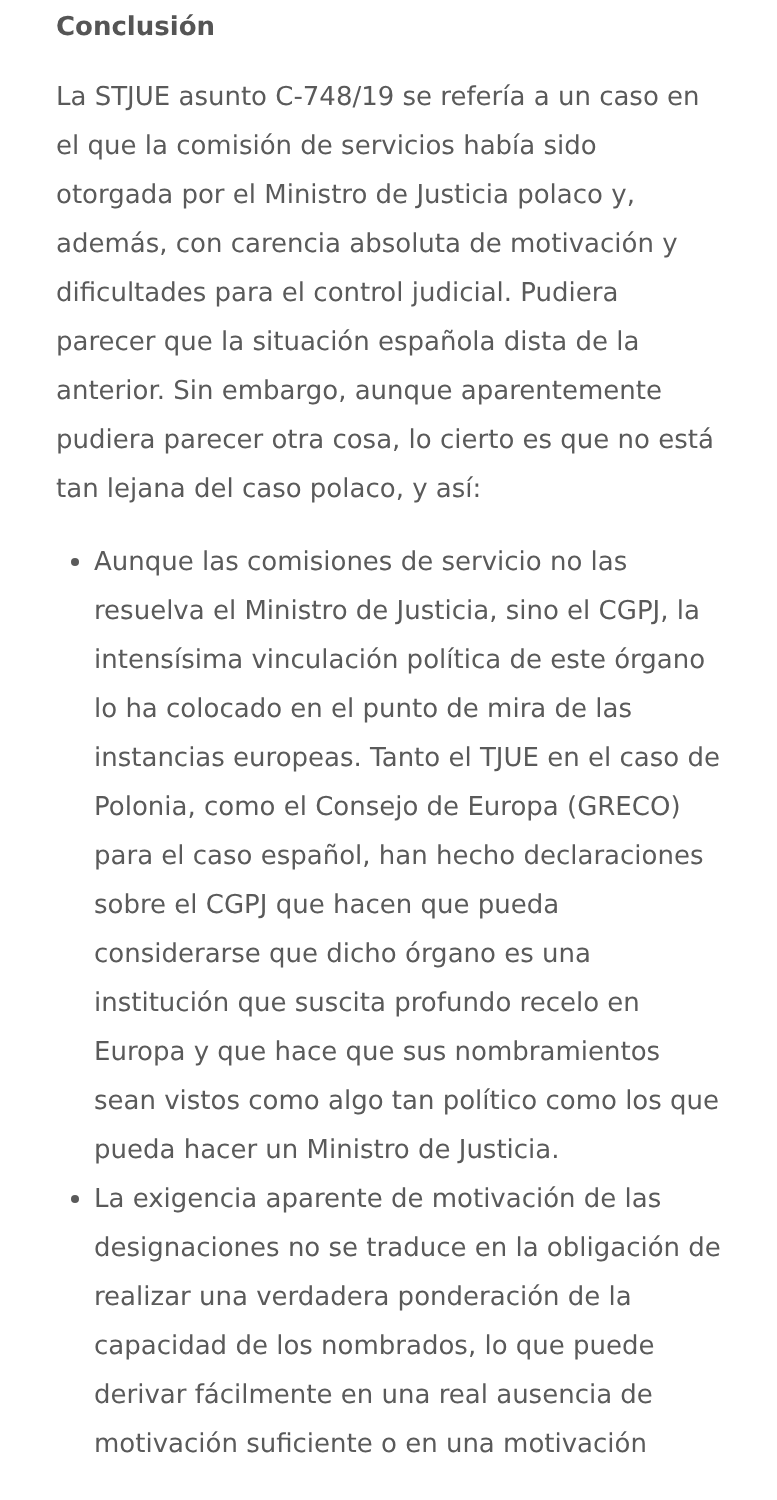Conclusión
La STJUE asunto C-748/19 se refería a un caso en el que la comisión de servicios había sido otorgada por el Ministro de Justicia polaco y, además, con carencia absoluta de motivación y dificultades para el control judicial. Pudiera parecer que la situación española dista de la anterior. Sin embargo, aunque aparentemente pudiera parecer otra cosa, lo cierto es que no está tan lejana del caso polaco, y así:
Aunque las comisiones de servicio no las resuelva el Ministro de Justicia, sino el CGPJ, la intensísima vinculación política de este órgano lo ha colocado en el punto de mira de las instancias europeas. Tanto el TJUE en el caso de Polonia, como el Consejo de Europa (GRECO) para el caso español, han hecho declaraciones sobre el CGPJ que hacen que pueda considerarse que dicho órgano es una institución que suscita profundo recelo en Europa y que hace que sus nombramientos sean vistos como algo tan político como los que pueda hacer un Ministro de Justicia.
La exigencia aparente de motivación de las designaciones no se traduce en la obligación de realizar una verdadera ponderación de la capacidad de los nombrados, lo que puede derivar fácilmente en una real ausencia de motivación suficiente o en una motivación